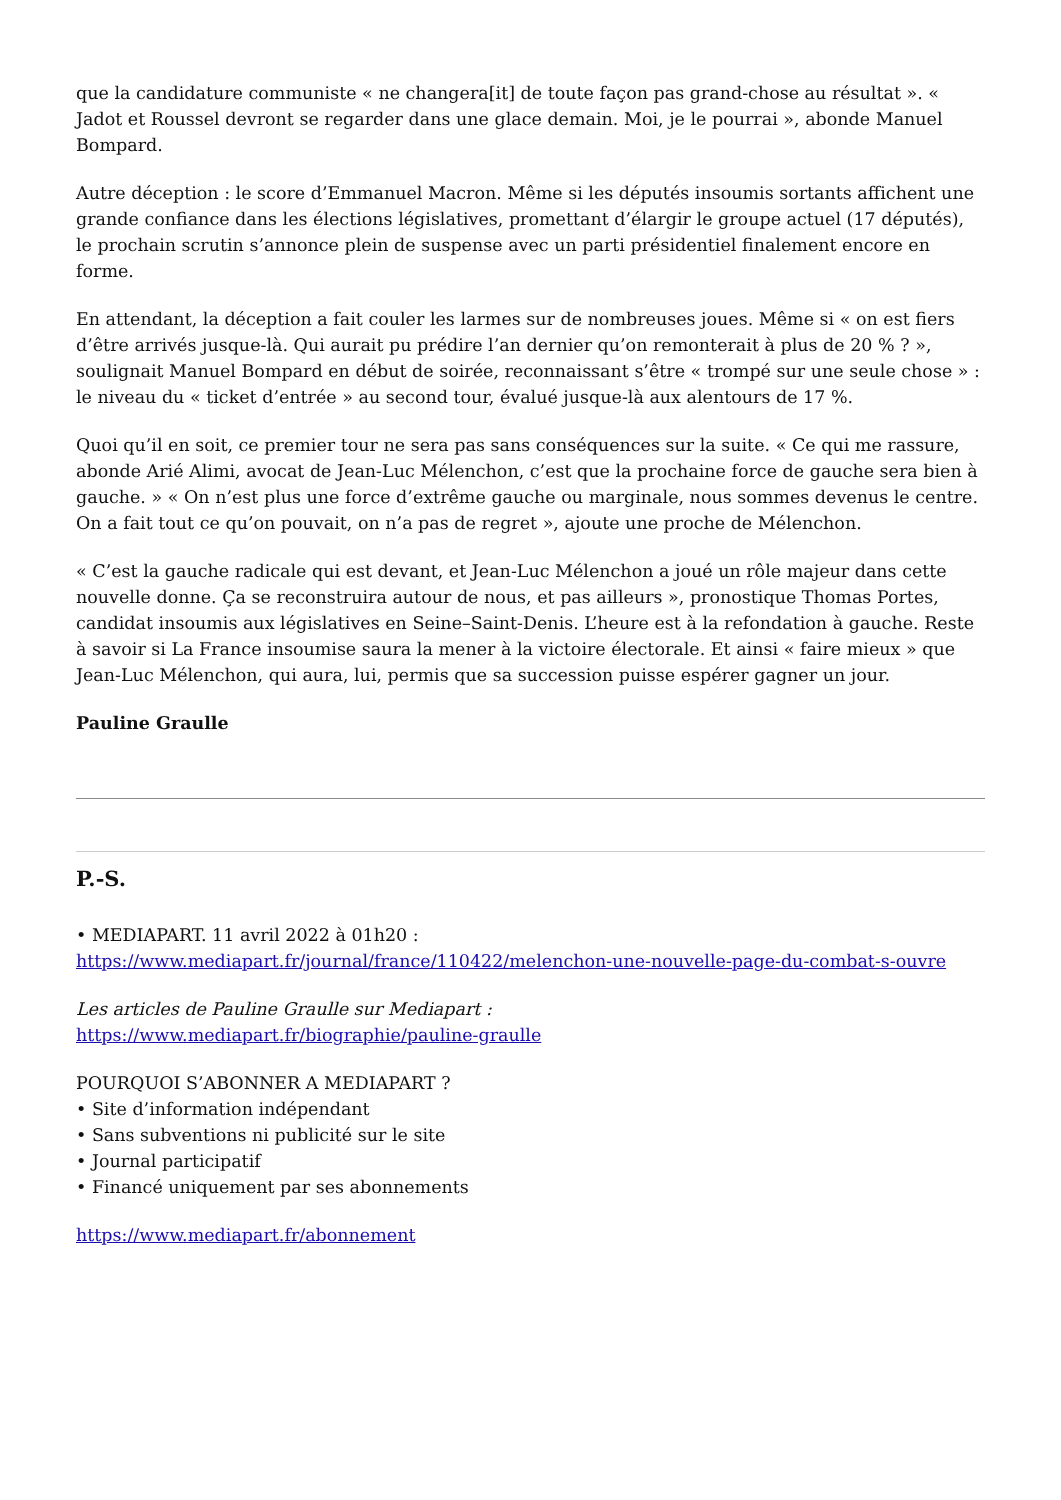que la candidature communiste « ne changera[it] de toute façon pas grand-chose au résultat ». « Jadot et Roussel devront se regarder dans une glace demain. Moi, je le pourrai », abonde Manuel Bompard.
Autre déception : le score d’Emmanuel Macron. Même si les députés insoumis sortants affichent une grande confiance dans les élections législatives, promettant d’élargir le groupe actuel (17 députés), le prochain scrutin s’annonce plein de suspense avec un parti présidentiel finalement encore en forme.
En attendant, la déception a fait couler les larmes sur de nombreuses joues. Même si « on est fiers d’être arrivés jusque-là. Qui aurait pu prédire l’an dernier qu’on remonterait à plus de 20 % ? », soulignait Manuel Bompard en début de soirée, reconnaissant s’être « trompé sur une seule chose » : le niveau du « ticket d’entrée » au second tour, évalué jusque-là aux alentours de 17 %.
Quoi qu’il en soit, ce premier tour ne sera pas sans conséquences sur la suite. « Ce qui me rassure, abonde Arié Alimi, avocat de Jean-Luc Mélenchon, c’est que la prochaine force de gauche sera bien à gauche. » « On n’est plus une force d’extrême gauche ou marginale, nous sommes devenus le centre. On a fait tout ce qu’on pouvait, on n’a pas de regret », ajoute une proche de Mélenchon.
« C’est la gauche radicale qui est devant, et Jean-Luc Mélenchon a joué un rôle majeur dans cette nouvelle donne. Ça se reconstruira autour de nous, et pas ailleurs », pronostique Thomas Portes, candidat insoumis aux législatives en Seine–Saint-Denis. L’heure est à la refondation à gauche. Reste à savoir si La France insoumise saura la mener à la victoire électorale. Et ainsi « faire mieux » que Jean-Luc Mélenchon, qui aura, lui, permis que sa succession puisse espérer gagner un jour.
Pauline Graulle
P.-S.
• MEDIAPART. 11 avril 2022 à 01h20 :
https://www.mediapart.fr/journal/france/110422/melenchon-une-nouvelle-page-du-combat-s-ouvre
Les articles de Pauline Graulle sur Mediapart :
https://www.mediapart.fr/biographie/pauline-graulle
POURQUOI S’ABONNER A MEDIAPART ?
• Site d’information indépendant
• Sans subventions ni publicité sur le site
• Journal participatif
• Financé uniquement par ses abonnements
https://www.mediapart.fr/abonnement